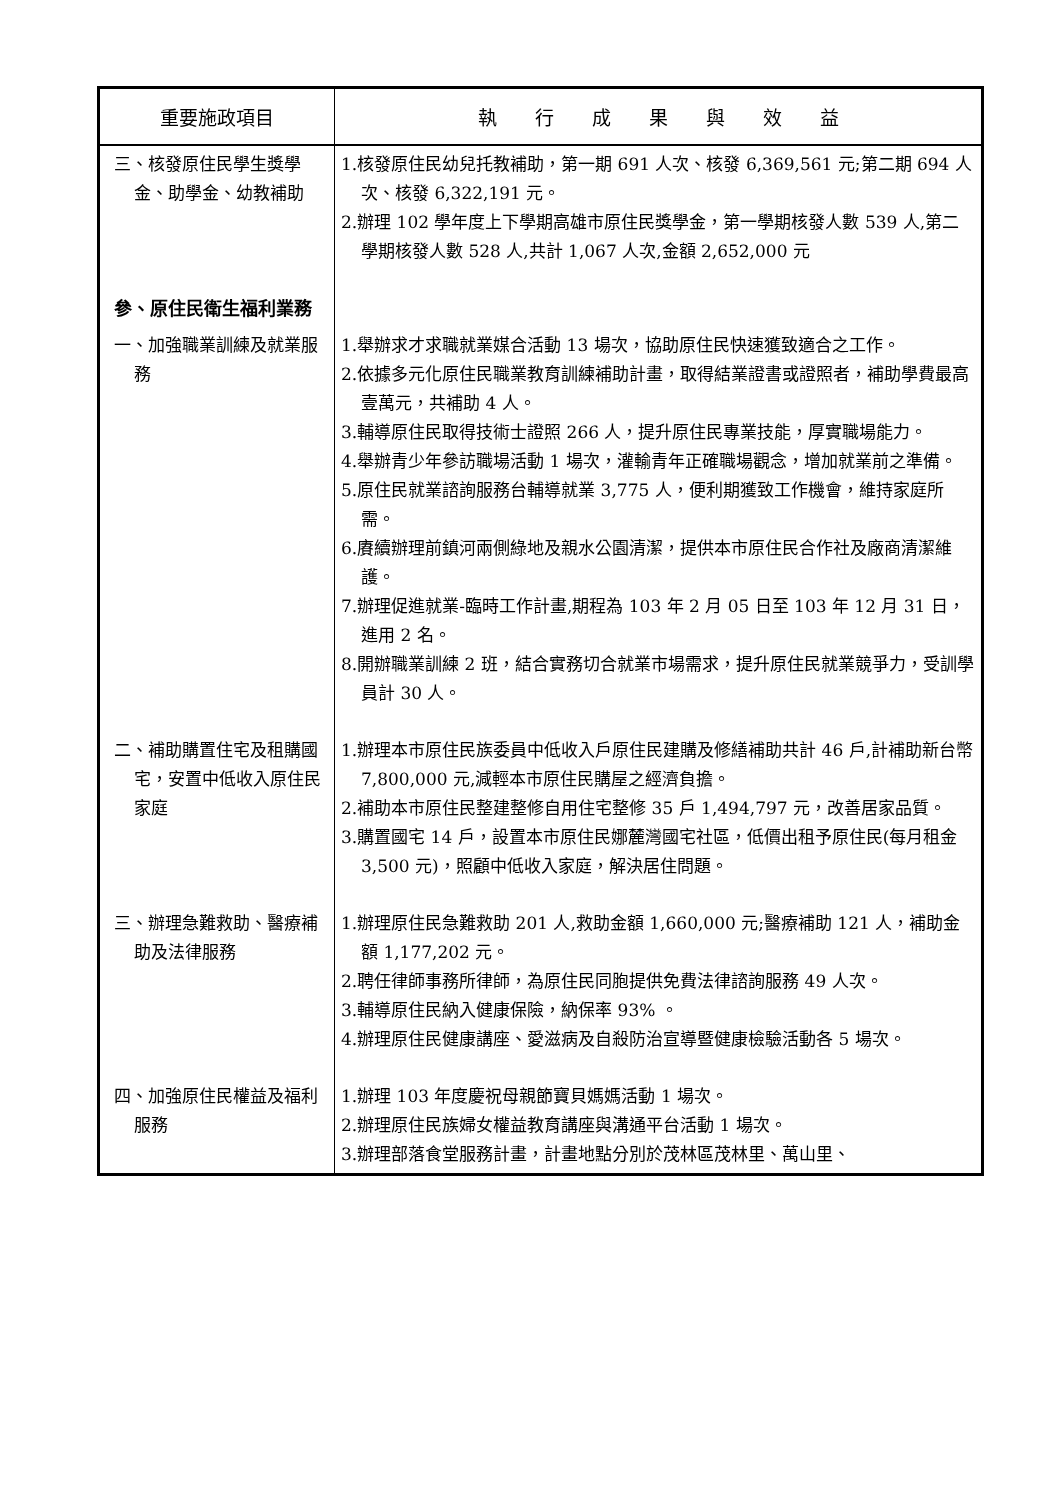| 重要施政項目 | 執 行 成 果 與 效 益 |
| --- | --- |
| 三、核發原住民學生獎學金、助學金、幼教補助 | 1.核發原住民幼兒托教補助，第一期 691 人次、核發 6,369,561 元;第二期 694 人次、核發 6,322,191 元。 2.辦理 102 學年度上下學期高雄市原住民獎學金，第一學期核發人數 539 人,第二學期核發人數 528 人,共計 1,067 人次,金額 2,652,000 元 |
| 參、原住民衛生福利業務 | |
| 一、加強職業訓練及就業服務 | 1.舉辦求才求職就業媒合活動 13 場次，協助原住民快速獲致適合之工作。 2.依據多元化原住民職業教育訓練補助計畫，取得結業證書或證照者，補助學費最高壹萬元，共補助 4 人。 3.輔導原住民取得技術士證照 266 人，提升原住民專業技能，厚實職場能力。 4.舉辦青少年參訪職場活動 1 場次，灌輸青年正確職場觀念，增加就業前之準備。 5.原住民就業諮詢服務台輔導就業 3,775 人，便利期獲致工作機會，維持家庭所需。 6.賡續辦理前鎮河兩側綠地及親水公園清潔，提供本市原住民合作社及廠商清潔維護。 7.辦理促進就業-臨時工作計畫,期程為 103 年 2 月 05 日至 103 年 12 月 31 日，進用 2 名。 8.開辦職業訓練 2 班，結合實務切合就業市場需求，提升原住民就業競爭力，受訓學員計 30 人。 |
| 二、補助購置住宅及租購國宅，安置中低收入原住民家庭 | 1.辦理本市原住民族委員中低收入戶原住民建購及修繕補助共計 46 戶,計補助新台幣 7,800,000 元,減輕本市原住民購屋之經濟負擔。 2.補助本市原住民整建整修自用住宅整修 35 戶 1,494,797 元，改善居家品質。 3.購置國宅 14 戶，設置本市原住民娜麓灣國宅社區，低價出租予原住民(每月租金 3,500 元)，照顧中低收入家庭，解決居住問題。 |
| 三、辦理急難救助、醫療補助及法律服務 | 1.辦理原住民急難救助 201 人,救助金額 1,660,000 元;醫療補助 121 人，補助金額 1,177,202 元。 2.聘任律師事務所律師，為原住民同胞提供免費法律諮詢服務 49 人次。 3.輔導原住民納入健康保險，納保率 93% 。 4.辦理原住民健康講座、愛滋病及自殺防治宣導暨健康檢驗活動各 5 場次。 |
| 四、加強原住民權益及福利服務 | 1.辦理 103 年度慶祝母親節寶貝媽媽活動 1 場次。 2.辦理原住民族婦女權益教育講座與溝通平台活動 1 場次。 3.辦理部落食堂服務計畫，計畫地點分別於茂林區茂林里、萬山里、 |